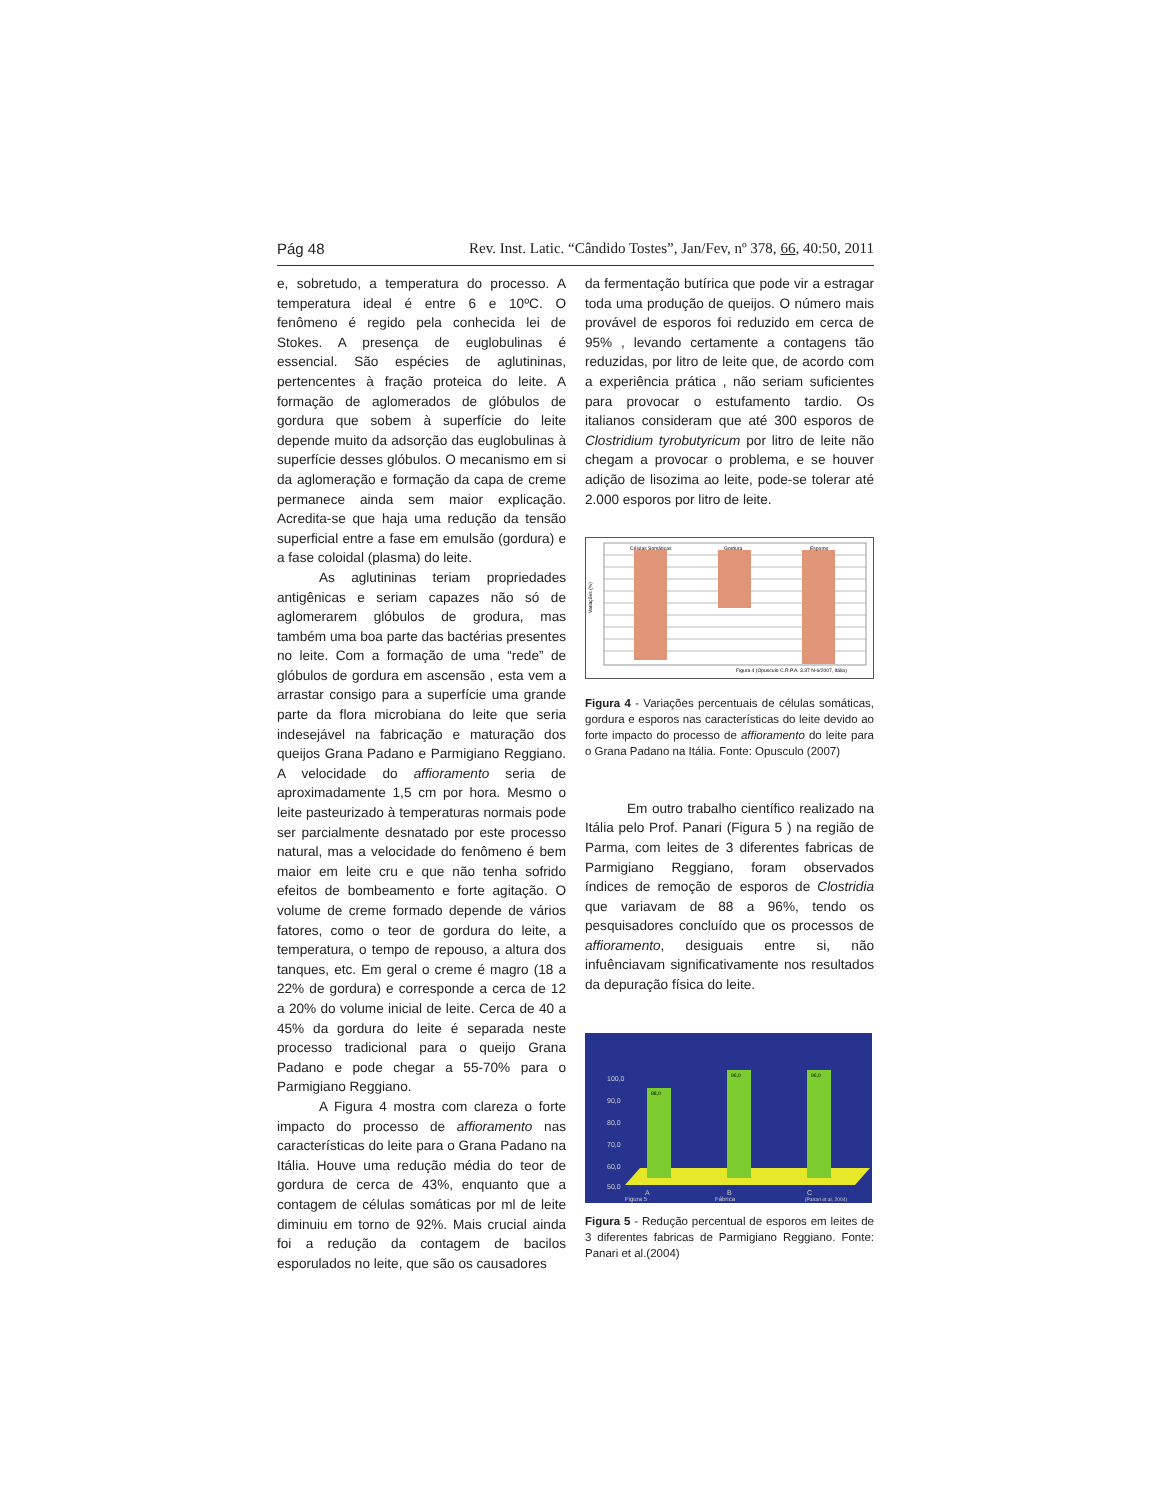Pág 48 Rev. Inst. Latic. “Cândido Tostes”, Jan/Fev, nº 378, 66, 40:50, 2011
e, sobretudo, a temperatura do processo. A temperatura ideal é entre 6 e 10ºC. O fenômeno é regido pela conhecida lei de Stokes. A presença de euglobulinas é essencial. São espécies de aglutininas, pertencentes à fração proteica do leite. A formação de aglomerados de glóbulos de gordura que sobem à superfície do leite depende muito da adsorção das euglobulinas à superfície desses glóbulos. O mecanismo em si da aglomeração e formação da capa de creme permanece ainda sem maior explicação. Acredita-se que haja uma redução da tensão superficial entre a fase em emulsão (gordura) e a fase coloidal (plasma) do leite.
As aglutininas teriam propriedades antigênicas e seriam capazes não só de aglomerarem glóbulos de grodura, mas também uma boa parte das bactérias presentes no leite. Com a formação de uma “rede” de glóbulos de gordura em ascensão , esta vem a arrastar consigo para a superfície uma grande parte da flora microbiana do leite que seria indesejável na fabricação e maturação dos queijos Grana Padano e Parmigiano Reggiano. A velocidade do affioramento seria de aproximadamente 1,5 cm por hora. Mesmo o leite pasteurizado à temperaturas normais pode ser parcialmente desnatado por este processo natural, mas a velocidade do fenômeno é bem maior em leite cru e que não tenha sofrido efeitos de bombeamento e forte agitação. O volume de creme formado depende de vários fatores, como o teor de gordura do leite, a temperatura, o tempo de repouso, a altura dos tanques, etc. Em geral o creme é magro (18 a 22% de gordura) e corresponde a cerca de 12 a 20% do volume inicial de leite. Cerca de 40 a 45% da gordura do leite é separada neste processo tradicional para o queijo Grana Padano e pode chegar a 55-70% para o Parmigiano Reggiano.
A Figura 4 mostra com clareza o forte impacto do processo de affioramento nas características do leite para o Grana Padano na Itália. Houve uma redução média do teor de gordura de cerca de 43%, enquanto que a contagem de células somáticas por ml de leite diminuiu em torno de 92%. Mais crucial ainda foi a redução da contagem de bacilos esporulados no leite, que são os causadores
da fermentação butírica que pode vir a estragar toda uma produção de queijos. O número mais provável de esporos foi reduzido em cerca de 95% , levando certamente a contagens tão reduzidas, por litro de leite que, de acordo com a experiência prática , não seriam suficientes para provocar o estufamento tardio. Os italianos consideram que até 300 esporos de Clostridium tyrobutyricum por litro de leite não chegam a provocar o problema, e se houver adição de lisozima ao leite, pode-se tolerar até 2.000 esporos por litro de leite.
Células Somáticas
Gordura
Esporos
Figura 4 (Opusculo C.R.P.A. 3.37 N-6/2007, Itália)
Variações (%)
Figura 4 - Variações percentuais de células somáticas, gordura e esporos nas características do leite devido ao forte impacto do processo de affioramento do leite para o Grana Padano na Itália. Fonte: Opusculo (2007)
Em outro trabalho científico realizado na Itália pelo Prof. Panari (Figura 5 ) na região de Parma, com leites de 3 diferentes fabricas de Parmigiano Reggiano, foram observados índices de remoção de esporos de Clostridia que variavam de 88 a 96%, tendo os pesquisadores concluído que os processos de affioramento, desiguais entre si, não infuênciavam significativamente nos resultados da depuração física do leite.
100,0
90,0
80,0
70,0
60,0
50,0
A
B
C
Fábrica
Figura 5
[Panari et al, 2004)
88,0
96,0
96,0
Figura 5 - Redução percentual de esporos em leites de 3 diferentes fabricas de Parmigiano Reggiano. Fonte: Panari et al.(2004)